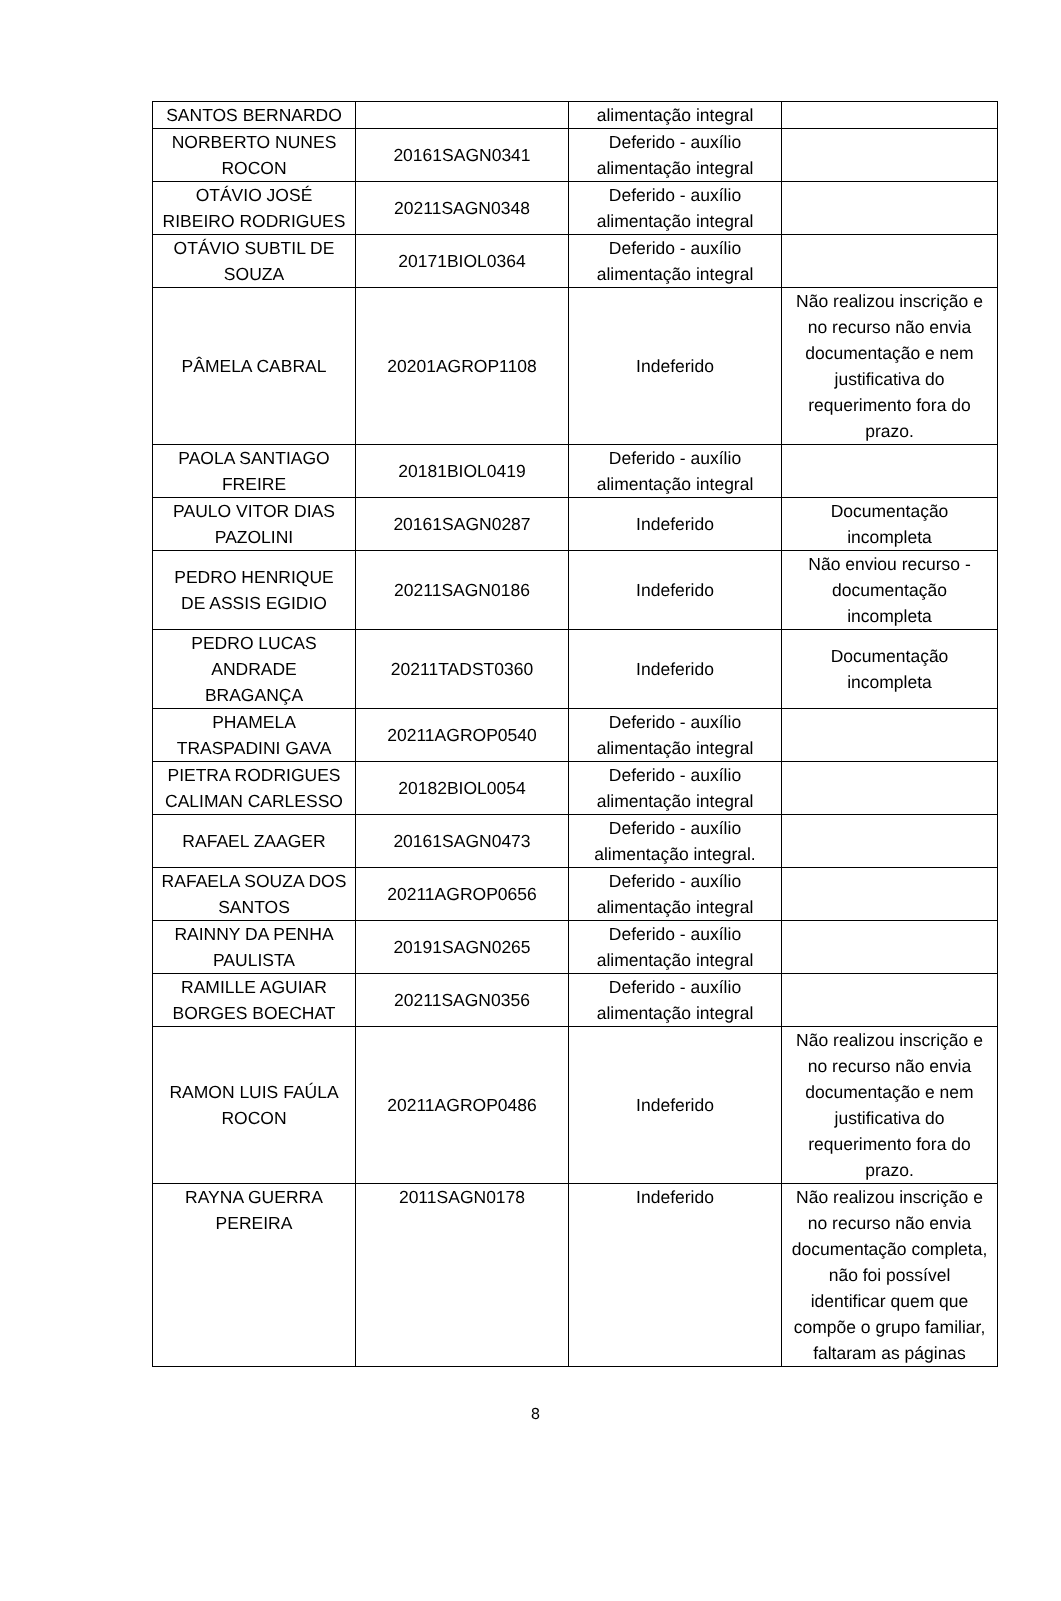| SANTOS BERNARDO | | alimentação integral | |
| NORBERTO NUNES ROCON | 20161SAGN0341 | Deferido - auxílio alimentação integral | |
| OTÁVIO JOSÉ RIBEIRO RODRIGUES | 20211SAGN0348 | Deferido - auxílio alimentação integral | |
| OTÁVIO SUBTIL DE SOUZA | 20171BIOL0364 | Deferido - auxílio alimentação integral | |
| PÂMELA CABRAL | 20201AGROP1108 | Indeferido | Não realizou inscrição e no recurso não envia documentação e nem justificativa do requerimento fora do prazo. |
| PAOLA SANTIAGO FREIRE | 20181BIOL0419 | Deferido - auxílio alimentação integral | |
| PAULO VITOR DIAS PAZOLINI | 20161SAGN0287 | Indeferido | Documentação incompleta |
| PEDRO HENRIQUE DE ASSIS EGIDIO | 20211SAGN0186 | Indeferido | Não enviou recurso - documentação incompleta |
| PEDRO LUCAS ANDRADE BRAGANÇA | 20211TADST0360 | Indeferido | Documentação incompleta |
| PHAMELA TRASPADINI GAVA | 20211AGROP0540 | Deferido - auxílio alimentação integral | |
| PIETRA RODRIGUES CALIMAN CARLESSO | 20182BIOL0054 | Deferido - auxílio alimentação integral | |
| RAFAEL ZAAGER | 20161SAGN0473 | Deferido - auxílio alimentação integral. | |
| RAFAELA SOUZA DOS SANTOS | 20211AGROP0656 | Deferido - auxílio alimentação integral | |
| RAINNY DA PENHA PAULISTA | 20191SAGN0265 | Deferido - auxílio alimentação integral | |
| RAMILLE AGUIAR BORGES BOECHAT | 20211SAGN0356 | Deferido - auxílio alimentação integral | |
| RAMON LUIS FAÚLA ROCON | 20211AGROP0486 | Indeferido | Não realizou inscrição e no recurso não envia documentação e nem justificativa do requerimento fora do prazo. |
| RAYNA GUERRA PEREIRA | 2011SAGN0178 | Indeferido | Não realizou inscrição e no recurso não envia documentação completa, não foi possível identificar quem que compõe o grupo familiar, faltaram as páginas |
8